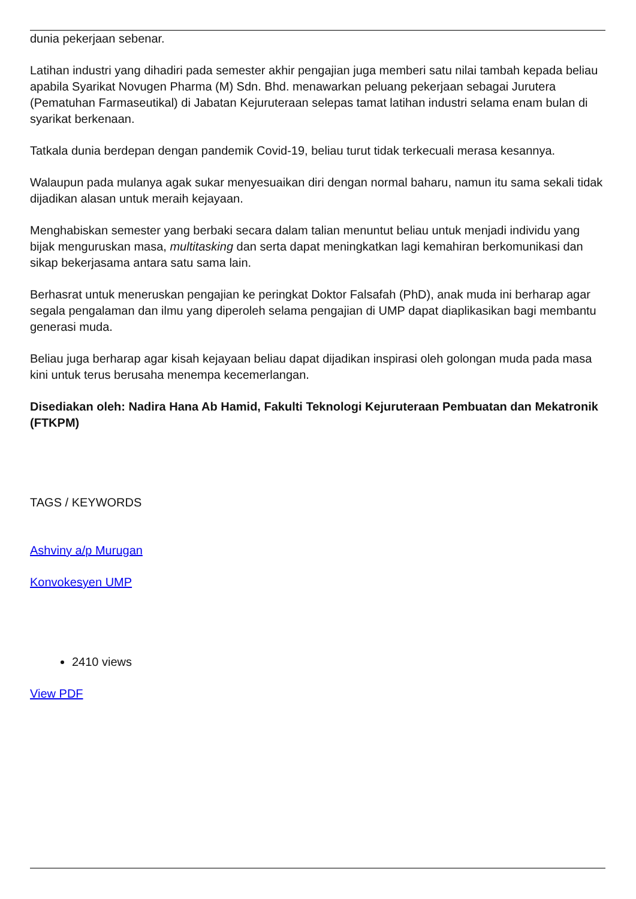dunia pekerjaan sebenar.
Latihan industri yang dihadiri pada semester akhir pengajian juga memberi satu nilai tambah kepada beliau apabila Syarikat Novugen Pharma (M) Sdn. Bhd. menawarkan peluang pekerjaan sebagai Jurutera (Pematuhan Farmaseutikal) di Jabatan Kejuruteraan selepas tamat latihan industri selama enam bulan di syarikat berkenaan.
Tatkala dunia berdepan dengan pandemik Covid-19, beliau turut tidak terkecuali merasa kesannya.
Walaupun pada mulanya agak sukar menyesuaikan diri dengan normal baharu, namun itu sama sekali tidak dijadikan alasan untuk meraih kejayaan.
Menghabiskan semester yang berbaki secara dalam talian menuntut beliau untuk menjadi individu yang bijak menguruskan masa, multitasking dan serta dapat meningkatkan lagi kemahiran berkomunikasi dan sikap bekerjasama antara satu sama lain.
Berhasrat untuk meneruskan pengajian ke peringkat Doktor Falsafah (PhD), anak muda ini berharap agar segala pengalaman dan ilmu yang diperoleh selama pengajian di UMP dapat diaplikasikan bagi membantu generasi muda.
Beliau juga berharap agar kisah kejayaan beliau dapat dijadikan inspirasi oleh golongan muda pada masa kini untuk terus berusaha menempa kecemerlangan.
Disediakan oleh: Nadira Hana Ab Hamid, Fakulti Teknologi Kejuruteraan Pembuatan dan Mekatronik (FTKPM)
TAGS / KEYWORDS
Ashviny a/p Murugan
Konvokesyen UMP
2410 views
View PDF